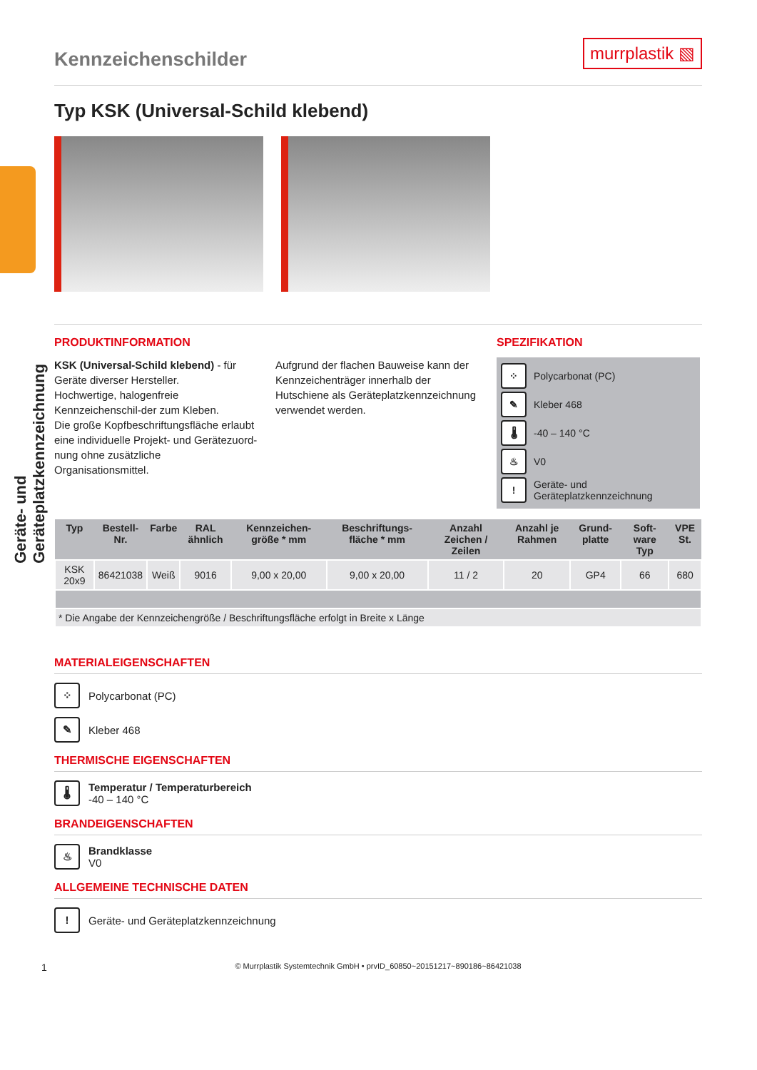Geräte- und Geräteplatzkennzeichnung
Kennzeichenschilder
murrplastik ▧
Typ KSK (Universal-Schild klebend)
PRODUKTINFORMATION
KSK (Universal-Schild klebend) - für Geräte diverser Hersteller.
Hochwertige, halogenfreie Kennzeichenschil-der zum Kleben.
Die große Kopfbeschriftungsfläche erlaubt eine individuelle Projekt- und Gerätezuord-nung ohne zusätzliche Organisationsmittel.
Aufgrund der flachen Bauweise kann der Kennzeichenträger innerhalb der Hutschiene als Geräteplatzkennzeichnung verwendet werden.
SPEZIFIKATION
⁘ Polycarbonat (PC)
✎ Kleber 468
🌡 -40 – 140 °C
♨ V0
! Geräte- und Geräteplatzkennzeichnung
| Typ | Bestell-Nr. | Farbe | RAL ähnlich | Kennzeichen-größe * mm | Beschriftungs-fläche * mm | Anzahl Zeichen / Zeilen | Anzahl je Rahmen | Grund-platte | Soft-ware Typ | VPE St. |
| --- | --- | --- | --- | --- | --- | --- | --- | --- | --- | --- |
| KSK 20x9 | 86421038 | Weiß | 9016 | 9,00 x 20,00 | 9,00 x 20,00 | 11 / 2 | 20 | GP4 | 66 | 680 |
| * Die Angabe der Kennzeichengröße / Beschriftungsfläche erfolgt in Breite x Länge | | | | | | | | | | |
MATERIALEIGENSCHAFTEN
⁘ Polycarbonat (PC)
✎ Kleber 468
THERMISCHE EIGENSCHAFTEN
🌡
Temperatur / Temperaturbereich
-40 – 140 °C
BRANDEIGENSCHAFTEN
♨
Brandklasse
V0
ALLGEMEINE TECHNISCHE DATEN
! Geräte- und Geräteplatzkennzeichnung
1 © Murrplastik Systemtechnik GmbH • prvID_60850~20151217~890186~86421038